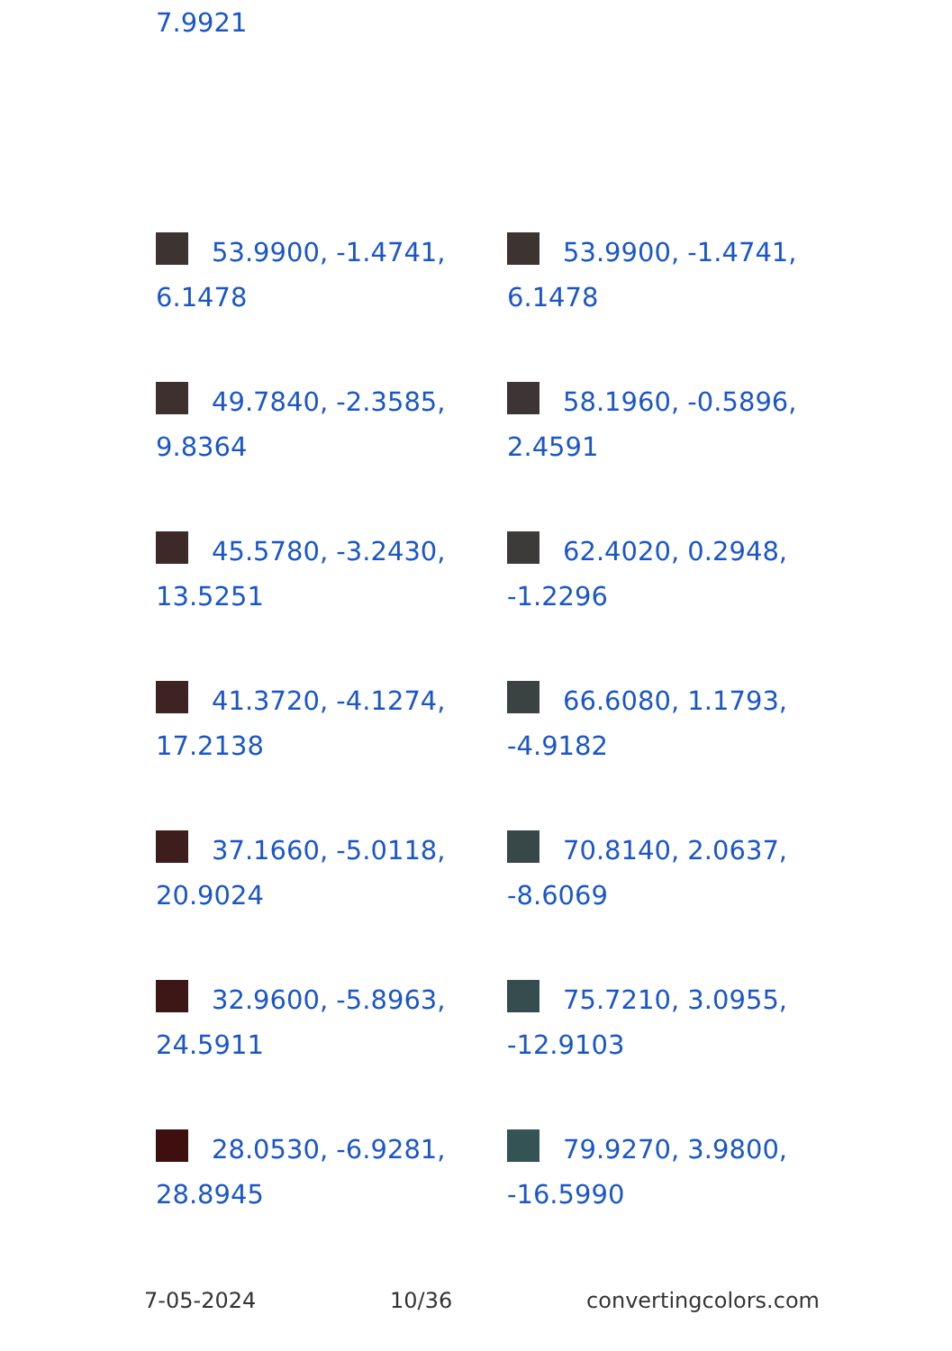7.9921
53.9900, -1.4741, 6.1478
53.9900, -1.4741, 6.1478
49.7840, -2.3585, 9.8364
58.1960, -0.5896, 2.4591
45.5780, -3.2430, 13.5251
62.4020, 0.2948, -1.2296
41.3720, -4.1274, 17.2138
66.6080, 1.1793, -4.9182
37.1660, -5.0118, 20.9024
70.8140, 2.0637, -8.6069
32.9600, -5.8963, 24.5911
75.7210, 3.0955, -12.9103
28.0530, -6.9281, 28.8945
79.9270, 3.9800, -16.5990
7-05-2024 10/36 convertingcolors.com